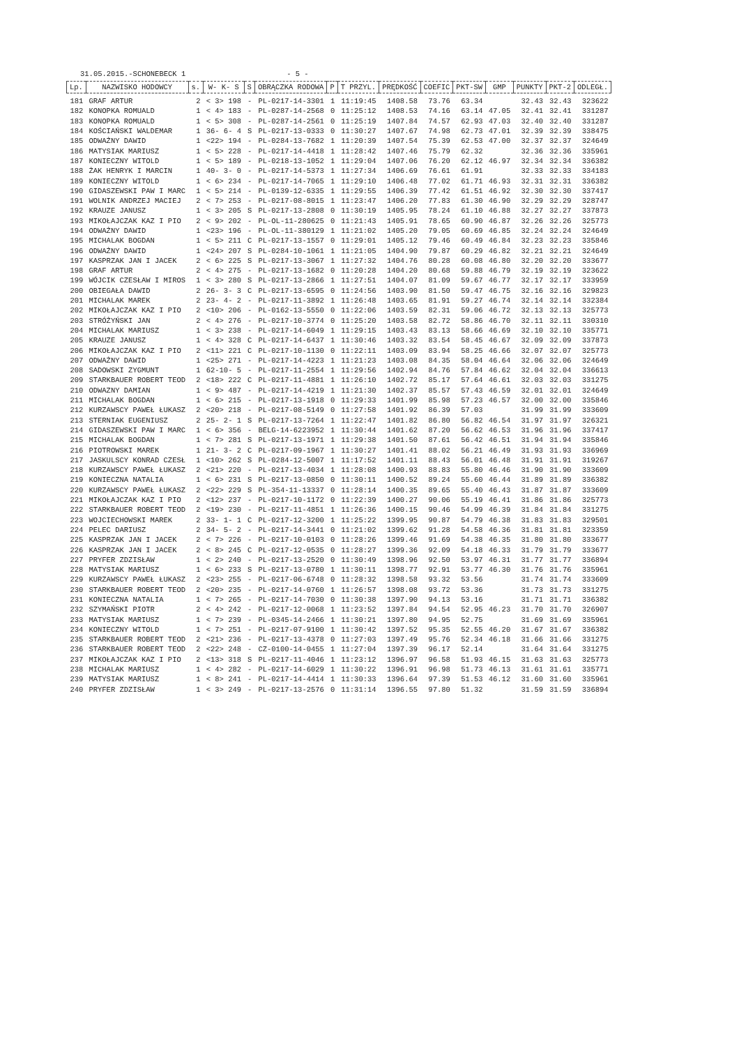31.05.2015.-SCHONEBECK 1 - 5 -
| Lp. | NAZWISKO HODOWCY | s. | W- K- S | S | OBRĄCZKA RODOWA | P | T PRZYL. | PRĘDKOŚĆ | COEFIC | PKT-SW | GMP | PUNKTY | PKT-2 | ODLEGŁ. |
| --- | --- | --- | --- | --- | --- | --- | --- | --- | --- | --- | --- | --- | --- | --- |
| 181 | GRAF ARTUR | 2 | < 3> 198 | - | PL-0217-14-3301 | 1 | 11:19:45 | 1408.58 | 73.76 | 63.34 | | 32.43 | 32.43 | 323622 |
| 182 | KONOPKA ROMUALD | 1 | < 4> 183 | - | PL-0287-14-2568 | 0 | 11:25:12 | 1408.53 | 74.16 | 63.14 | 47.05 | 32.41 | 32.41 | 331287 |
| 183 | KONOPKA ROMUALD | 1 | < 5> 308 | - | PL-0287-14-2561 | 0 | 11:25:19 | 1407.84 | 74.57 | 62.93 | 47.03 | 32.40 | 32.40 | 331287 |
| 184 | KOŚCIAŃSKI WALDEMAR | 1 | 36- 6- 4 | S | PL-0217-13-0333 | 0 | 11:30:27 | 1407.67 | 74.98 | 62.73 | 47.01 | 32.39 | 32.39 | 338475 |
| 185 | ODWAŻNY DAWID | 1 | <22> 194 | - | PL-0284-13-7682 | 1 | 11:20:39 | 1407.54 | 75.39 | 62.53 | 47.00 | 32.37 | 32.37 | 324649 |
| 186 | MATYSIAK MARIUSZ | 1 | < 5> 228 | - | PL-0217-14-4418 | 1 | 11:28:42 | 1407.46 | 75.79 | 62.32 | | 32.36 | 32.36 | 335961 |
| 187 | KONIECZNY WITOLD | 1 | < 5> 189 | - | PL-0218-13-1052 | 1 | 11:29:04 | 1407.06 | 76.20 | 62.12 | 46.97 | 32.34 | 32.34 | 336382 |
| 188 | ŻAK HENRYK I MARCIN | 1 | 40- 3- 0 | - | PL-0217-14-5373 | 1 | 11:27:34 | 1406.69 | 76.61 | 61.91 | | 32.33 | 32.33 | 334183 |
| 189 | KONIECZNY WITOLD | 1 | < 6> 234 | - | PL-0217-14-7065 | 1 | 11:29:10 | 1406.48 | 77.02 | 61.71 | 46.93 | 32.31 | 32.31 | 336382 |
| 190 | GIDASZEWSKI PAW I MARC | 1 | < 5> 214 | - | PL-0139-12-6335 | 1 | 11:29:55 | 1406.39 | 77.42 | 61.51 | 46.92 | 32.30 | 32.30 | 337417 |
| 191 | WOLNIK ANDRZEJ MACIEJ | 2 | < 7> 253 | - | PL-0217-08-8015 | 1 | 11:23:47 | 1406.20 | 77.83 | 61.30 | 46.90 | 32.29 | 32.29 | 328747 |
| 192 | KRAUZE JANUSZ | 1 | < 3> 205 | S | PL-0217-13-2808 | 0 | 11:30:19 | 1405.95 | 78.24 | 61.10 | 46.88 | 32.27 | 32.27 | 337873 |
| 193 | MIKOŁAJCZAK KAZ I PIO | 2 | < 9> 202 | - | PL-OL-11-280625 | 0 | 11:21:43 | 1405.91 | 78.65 | 60.90 | 46.87 | 32.26 | 32.26 | 325773 |
| 194 | ODWAŻNY DAWID | 1 | <23> 196 | - | PL-OL-11-380129 | 1 | 11:21:02 | 1405.20 | 79.05 | 60.69 | 46.85 | 32.24 | 32.24 | 324649 |
| 195 | MICHALAK BOGDAN | 1 | < 5> 211 | C | PL-0217-13-1557 | 0 | 11:29:01 | 1405.12 | 79.46 | 60.49 | 46.84 | 32.23 | 32.23 | 335846 |
| 196 | ODWAŻNY DAWID | 1 | <24> 207 | S | PL-0284-10-1061 | 1 | 11:21:05 | 1404.90 | 79.87 | 60.29 | 46.82 | 32.21 | 32.21 | 324649 |
| 197 | KASPRZAK JAN I JACEK | 2 | < 6> 225 | S | PL-0217-13-3067 | 1 | 11:27:32 | 1404.76 | 80.28 | 60.08 | 46.80 | 32.20 | 32.20 | 333677 |
| 198 | GRAF ARTUR | 2 | < 4> 275 | - | PL-0217-13-1682 | 0 | 11:20:28 | 1404.20 | 80.68 | 59.88 | 46.79 | 32.19 | 32.19 | 323622 |
| 199 | WÓJCIK CZESŁAW I MIROS | 1 | < 3> 280 | S | PL-0217-13-2866 | 1 | 11:27:51 | 1404.07 | 81.09 | 59.67 | 46.77 | 32.17 | 32.17 | 333959 |
| 200 | OBIEGAŁA DAWID | 2 | 26- 3- 3 | C | PL-0217-13-6595 | 0 | 11:24:56 | 1403.90 | 81.50 | 59.47 | 46.75 | 32.16 | 32.16 | 329823 |
| 201 | MICHALAK MAREK | 2 | 23- 4- 2 | - | PL-0217-11-3892 | 1 | 11:26:48 | 1403.65 | 81.91 | 59.27 | 46.74 | 32.14 | 32.14 | 332384 |
| 202 | MIKOŁAJCZAK KAZ I PIO | 2 | <10> 206 | - | PL-0162-13-5550 | 0 | 11:22:06 | 1403.59 | 82.31 | 59.06 | 46.72 | 32.13 | 32.13 | 325773 |
| 203 | STRÓŻYŃSKI JAN | 2 | < 4> 276 | - | PL-0217-10-3774 | 0 | 11:25:20 | 1403.58 | 82.72 | 58.86 | 46.70 | 32.11 | 32.11 | 330310 |
| 204 | MICHALAK MARIUSZ | 1 | < 3> 238 | - | PL-0217-14-6049 | 1 | 11:29:15 | 1403.43 | 83.13 | 58.66 | 46.69 | 32.10 | 32.10 | 335771 |
| 205 | KRAUZE JANUSZ | 1 | < 4> 328 | C | PL-0217-14-6437 | 1 | 11:30:46 | 1403.32 | 83.54 | 58.45 | 46.67 | 32.09 | 32.09 | 337873 |
| 206 | MIKOŁAJCZAK KAZ I PIO | 2 | <11> 221 | C | PL-0217-10-1130 | 0 | 11:22:11 | 1403.09 | 83.94 | 58.25 | 46.66 | 32.07 | 32.07 | 325773 |
| 207 | ODWAŻNY DAWID | 1 | <25> 271 | - | PL-0217-14-4223 | 1 | 11:21:23 | 1403.08 | 84.35 | 58.04 | 46.64 | 32.06 | 32.06 | 324649 |
| 208 | SADOWSKI ZYGMUNT | 1 | 62-10- 5 | - | PL-0217-11-2554 | 1 | 11:29:56 | 1402.94 | 84.76 | 57.84 | 46.62 | 32.04 | 32.04 | 336613 |
| 209 | STARKBAUER ROBERT TEOD | 2 | <18> 222 | C | PL-0217-11-4881 | 1 | 11:26:10 | 1402.72 | 85.17 | 57.64 | 46.61 | 32.03 | 32.03 | 331275 |
| 210 | ODWAZNY DAMIAN | 1 | < 9> 487 | - | PL-0217-14-4219 | 1 | 11:21:30 | 1402.37 | 85.57 | 57.43 | 46.59 | 32.01 | 32.01 | 324649 |
| 211 | MICHALAK BOGDAN | 1 | < 6> 215 | - | PL-0217-13-1918 | 0 | 11:29:33 | 1401.99 | 85.98 | 57.23 | 46.57 | 32.00 | 32.00 | 335846 |
| 212 | KURZAWSCY PAWEŁ ŁUKASZ | 2 | <20> 218 | - | PL-0217-08-5149 | 0 | 11:27:58 | 1401.92 | 86.39 | 57.03 | | 31.99 | 31.99 | 333609 |
| 213 | STERNIAK EUGENIUSZ | 2 | 25- 2- 1 | S | PL-0217-13-7264 | 1 | 11:22:47 | 1401.82 | 86.80 | 56.82 | 46.54 | 31.97 | 31.97 | 326321 |
| 214 | GIDASZEWSKI PAW I MARC | 1 | < 6> 356 | - | BELG-14-6223952 | 1 | 11:30:44 | 1401.62 | 87.20 | 56.62 | 46.53 | 31.96 | 31.96 | 337417 |
| 215 | MICHALAK BOGDAN | 1 | < 7> 281 | S | PL-0217-13-1971 | 1 | 11:29:38 | 1401.50 | 87.61 | 56.42 | 46.51 | 31.94 | 31.94 | 335846 |
| 216 | PIOTROWSKI MAREK | 1 | 21- 3- 2 | C | PL-0217-09-1967 | 1 | 11:30:27 | 1401.41 | 88.02 | 56.21 | 46.49 | 31.93 | 31.93 | 336969 |
| 217 | JASKULSCY KONRAD CZESŁ | 1 | <10> 262 | S | PL-0284-12-5007 | 1 | 11:17:52 | 1401.11 | 88.43 | 56.01 | 46.48 | 31.91 | 31.91 | 319267 |
| 218 | KURZAWSCY PAWEŁ ŁUKASZ | 2 | <21> 220 | - | PL-0217-13-4034 | 1 | 11:28:08 | 1400.93 | 88.83 | 55.80 | 46.46 | 31.90 | 31.90 | 333609 |
| 219 | KONIECZNA NATALIA | 1 | < 6> 231 | S | PL-0217-13-0850 | 0 | 11:30:11 | 1400.52 | 89.24 | 55.60 | 46.44 | 31.89 | 31.89 | 336382 |
| 220 | KURZAWSCY PAWEŁ ŁUKASZ | 2 | <22> 229 | S | PL-354-11-13337 | 0 | 11:28:14 | 1400.35 | 89.65 | 55.40 | 46.43 | 31.87 | 31.87 | 333609 |
| 221 | MIKOŁAJCZAK KAZ I PIO | 2 | <12> 237 | - | PL-0217-10-1172 | 0 | 11:22:39 | 1400.27 | 90.06 | 55.19 | 46.41 | 31.86 | 31.86 | 325773 |
| 222 | STARKBAUER ROBERT TEOD | 2 | <19> 230 | - | PL-0217-11-4851 | 1 | 11:26:36 | 1400.15 | 90.46 | 54.99 | 46.39 | 31.84 | 31.84 | 331275 |
| 223 | WOJCIECHOWSKI MAREK | 2 | 33- 1- 1 | C | PL-0217-12-3200 | 1 | 11:25:22 | 1399.95 | 90.87 | 54.79 | 46.38 | 31.83 | 31.83 | 329501 |
| 224 | PELEC DARIUSZ | 2 | 34- 5- 2 | - | PL-0217-14-3441 | 0 | 11:21:02 | 1399.62 | 91.28 | 54.58 | 46.36 | 31.81 | 31.81 | 323359 |
| 225 | KASPRZAK JAN I JACEK | 2 | < 7> 226 | - | PL-0217-10-0103 | 0 | 11:28:26 | 1399.46 | 91.69 | 54.38 | 46.35 | 31.80 | 31.80 | 333677 |
| 226 | KASPRZAK JAN I JACEK | 2 | < 8> 245 | C | PL-0217-12-0535 | 0 | 11:28:27 | 1399.36 | 92.09 | 54.18 | 46.33 | 31.79 | 31.79 | 333677 |
| 227 | PRYFER ZDZISŁAW | 1 | < 2> 240 | - | PL-0217-13-2520 | 0 | 11:30:49 | 1398.96 | 92.50 | 53.97 | 46.31 | 31.77 | 31.77 | 336894 |
| 228 | MATYSIAK MARIUSZ | 1 | < 6> 233 | S | PL-0217-13-0780 | 1 | 11:30:11 | 1398.77 | 92.91 | 53.77 | 46.30 | 31.76 | 31.76 | 335961 |
| 229 | KURZAWSCY PAWEŁ ŁUKASZ | 2 | <23> 255 | - | PL-0217-06-6748 | 0 | 11:28:32 | 1398.58 | 93.32 | 53.56 | | 31.74 | 31.74 | 333609 |
| 230 | STARKBAUER ROBERT TEOD | 2 | <20> 235 | - | PL-0217-14-0760 | 1 | 11:26:57 | 1398.08 | 93.72 | 53.36 | | 31.73 | 31.73 | 331275 |
| 231 | KONIECZNA NATALIA | 1 | < 7> 265 | - | PL-0217-14-7030 | 0 | 11:30:38 | 1397.90 | 94.13 | 53.16 | | 31.71 | 31.71 | 336382 |
| 232 | SZYMAŃSKI PIOTR | 2 | < 4> 242 | - | PL-0217-12-0068 | 1 | 11:23:52 | 1397.84 | 94.54 | 52.95 | 46.23 | 31.70 | 31.70 | 326907 |
| 233 | MATYSIAK MARIUSZ | 1 | < 7> 239 | - | PL-0345-14-2466 | 1 | 11:30:21 | 1397.80 | 94.95 | 52.75 | | 31.69 | 31.69 | 335961 |
| 234 | KONIECZNY WITOLD | 1 | < 7> 251 | - | PL-0217-07-9100 | 1 | 11:30:42 | 1397.52 | 95.35 | 52.55 | 46.20 | 31.67 | 31.67 | 336382 |
| 235 | STARKBAUER ROBERT TEOD | 2 | <21> 236 | - | PL-0217-13-4378 | 0 | 11:27:03 | 1397.49 | 95.76 | 52.34 | 46.18 | 31.66 | 31.66 | 331275 |
| 236 | STARKBAUER ROBERT TEOD | 2 | <22> 248 | - | CZ-0100-14-0455 | 1 | 11:27:04 | 1397.39 | 96.17 | 52.14 | | 31.64 | 31.64 | 331275 |
| 237 | MIKOŁAJCZAK KAZ I PIO | 2 | <13> 318 | S | PL-0217-11-4046 | 1 | 11:23:12 | 1396.97 | 96.58 | 51.93 | 46.15 | 31.63 | 31.63 | 325773 |
| 238 | MICHALAK MARIUSZ | 1 | < 4> 282 | - | PL-0217-14-6029 | 1 | 11:30:22 | 1396.91 | 96.98 | 51.73 | 46.13 | 31.61 | 31.61 | 335771 |
| 239 | MATYSIAK MARIUSZ | 1 | < 8> 241 | - | PL-0217-14-4414 | 1 | 11:30:33 | 1396.64 | 97.39 | 51.53 | 46.12 | 31.60 | 31.60 | 335961 |
| 240 | PRYFER ZDZISŁAW | 1 | < 3> 249 | - | PL-0217-13-2576 | 0 | 11:31:14 | 1396.55 | 97.80 | 51.32 | | 31.59 | 31.59 | 336894 |